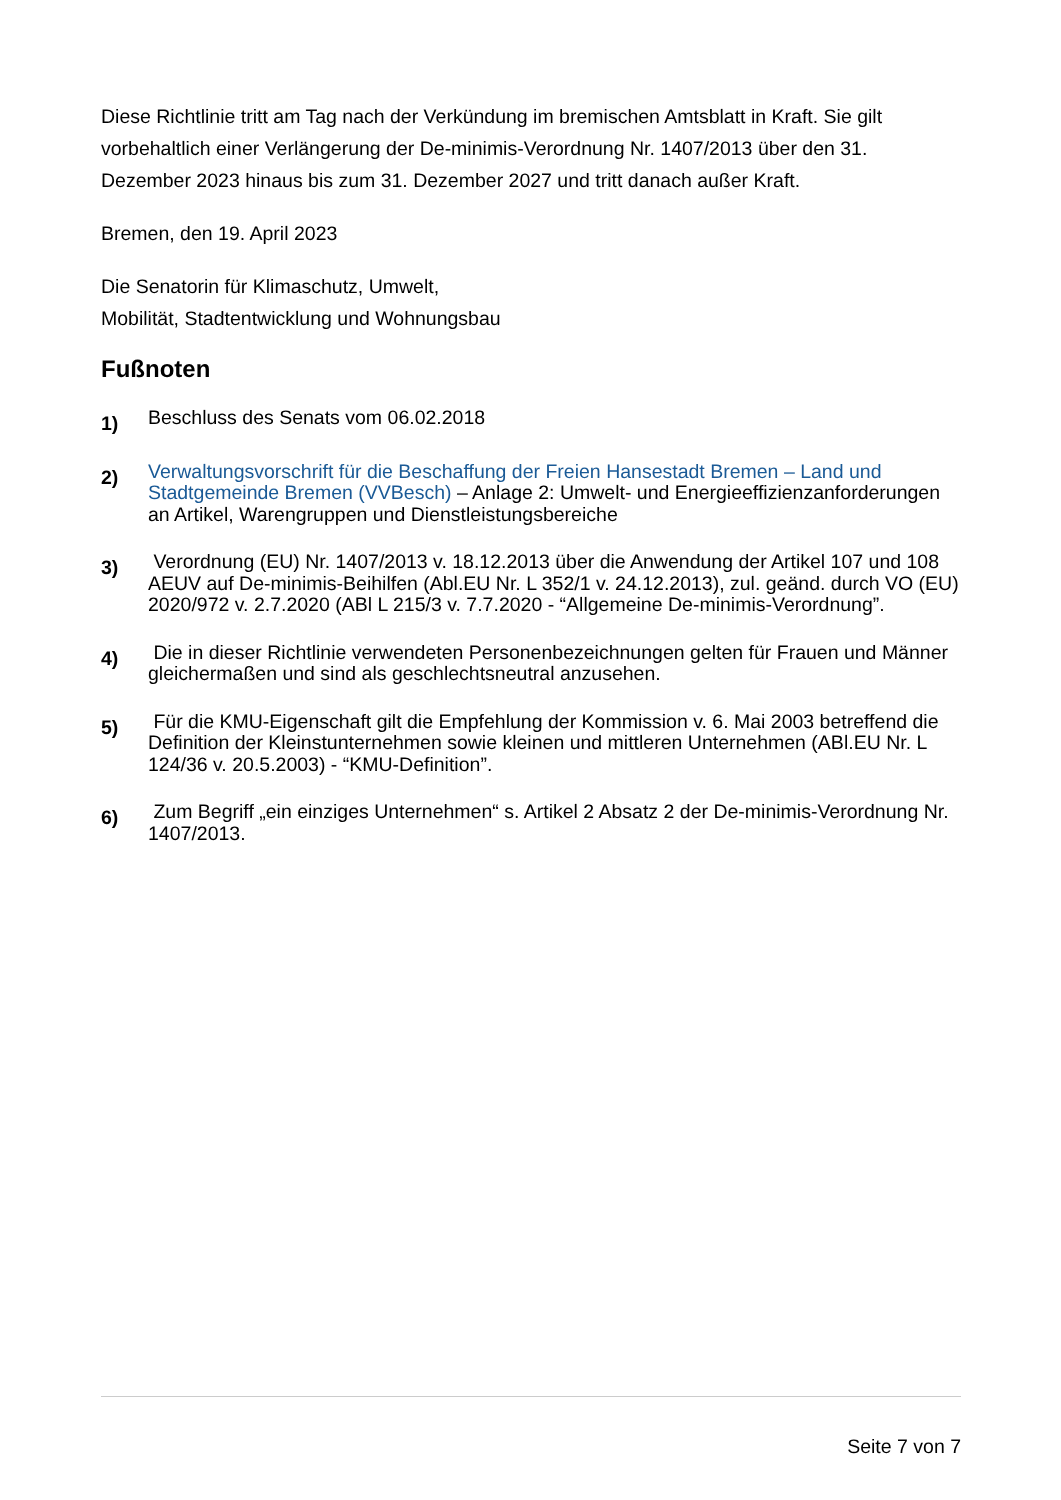Diese Richtlinie tritt am Tag nach der Verkündung im bremischen Amtsblatt in Kraft. Sie gilt vorbehaltlich einer Verlängerung der De-minimis-Verordnung Nr. 1407/2013 über den 31. Dezember 2023 hinaus bis zum 31. Dezember 2027 und tritt danach außer Kraft.
Bremen, den 19. April 2023
Die Senatorin für Klimaschutz, Umwelt,
Mobilität, Stadtentwicklung und Wohnungsbau
Fußnoten
1)
Beschluss des Senats vom 06.02.2018
2)
Verwaltungsvorschrift für die Beschaffung der Freien Hansestadt Bremen – Land und Stadtgemeinde Bremen (VVBesch) – Anlage 2: Umwelt- und Energieeffizienzanforderungen an Artikel, Warengruppen und Dienstleistungsbereiche
3)
Verordnung (EU) Nr. 1407/2013 v. 18.12.2013 über die Anwendung der Artikel 107 und 108 AEUV auf De-minimis-Beihilfen (Abl.EU Nr. L 352/1 v. 24.12.2013), zul. geänd. durch VO (EU) 2020/972 v. 2.7.2020 (ABl L 215/3 v. 7.7.2020 - “Allgemeine De-minimis-Verordnung”.
4)
Die in dieser Richtlinie verwendeten Personenbezeichnungen gelten für Frauen und Männer gleichermaßen und sind als geschlechtsneutral anzusehen.
5)
Für die KMU-Eigenschaft gilt die Empfehlung der Kommission v. 6. Mai 2003 betreffend die Definition der Kleinstunternehmen sowie kleinen und mittleren Unternehmen (ABl.EU Nr. L 124/36 v. 20.5.2003) - “KMU-Definition”.
6)
Zum Begriff „ein einziges Unternehmen“ s. Artikel 2 Absatz 2 der De-minimis-Verordnung Nr. 1407/2013.
Seite 7 von 7